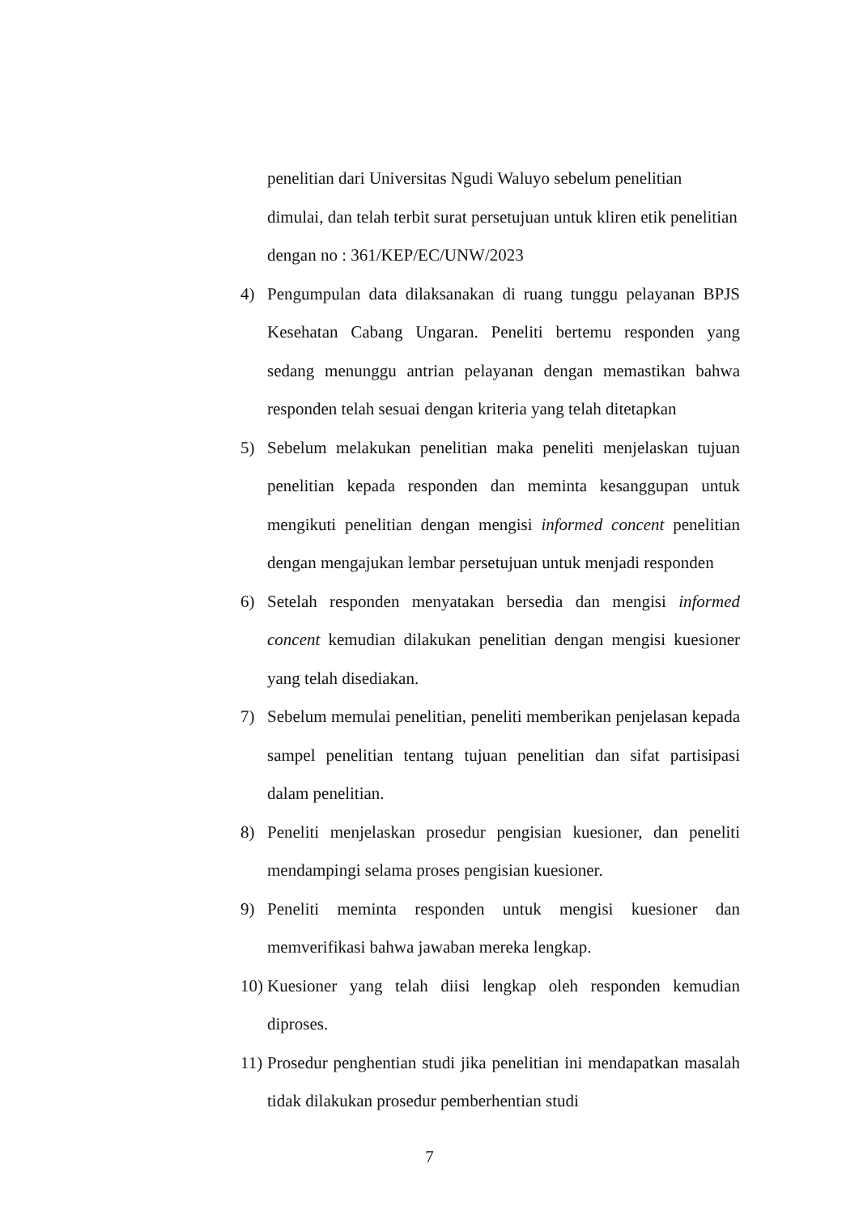penelitian dari Universitas Ngudi Waluyo sebelum penelitian dimulai, dan telah terbit surat persetujuan untuk kliren etik penelitian dengan no : 361/KEP/EC/UNW/2023
4) Pengumpulan data dilaksanakan di ruang tunggu pelayanan BPJS Kesehatan Cabang Ungaran. Peneliti bertemu responden yang sedang menunggu antrian pelayanan dengan memastikan bahwa responden telah sesuai dengan kriteria yang telah ditetapkan
5) Sebelum melakukan penelitian maka peneliti menjelaskan tujuan penelitian kepada responden dan meminta kesanggupan untuk mengikuti penelitian dengan mengisi informed concent penelitian dengan mengajukan lembar persetujuan untuk menjadi responden
6) Setelah responden menyatakan bersedia dan mengisi informed concent kemudian dilakukan penelitian dengan mengisi kuesioner yang telah disediakan.
7) Sebelum memulai penelitian, peneliti memberikan penjelasan kepada sampel penelitian tentang tujuan penelitian dan sifat partisipasi dalam penelitian.
8) Peneliti menjelaskan prosedur pengisian kuesioner, dan peneliti mendampingi selama proses pengisian kuesioner.
9) Peneliti meminta responden untuk mengisi kuesioner dan memverifikasi bahwa jawaban mereka lengkap.
10) Kuesioner yang telah diisi lengkap oleh responden kemudian diproses.
11) Prosedur penghentian studi jika penelitian ini mendapatkan masalah tidak dilakukan prosedur pemberhentian studi
7